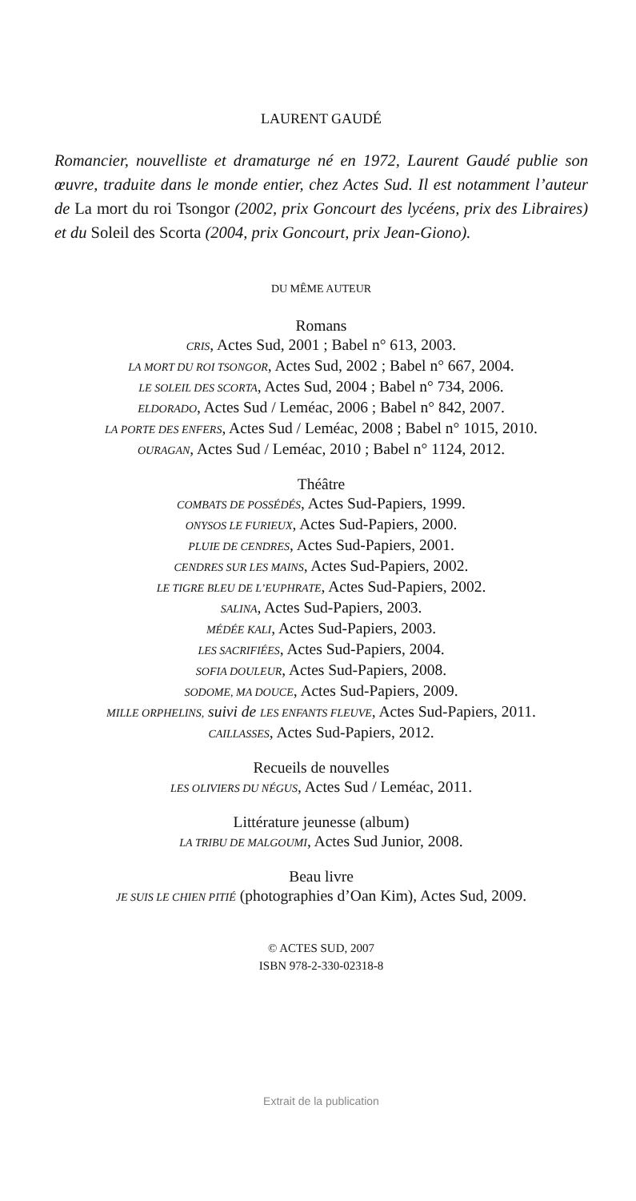LAURENT GAUDÉ
Romancier, nouvelliste et dramaturge né en 1972, Laurent Gaudé publie son œuvre, traduite dans le monde entier, chez Actes Sud. Il est notamment l’auteur de La mort du roi Tsongor (2002, prix Goncourt des lycéens, prix des Libraires) et du Soleil des Scorta (2004, prix Goncourt, prix Jean-Giono).
DU MÊME AUTEUR
Romans
CRIS, Actes Sud, 2001 ; Babel n° 613, 2003.
LA MORT DU ROI TSONGOR, Actes Sud, 2002 ; Babel n° 667, 2004.
LE SOLEIL DES SCORTA, Actes Sud, 2004 ; Babel n° 734, 2006.
ELDORADO, Actes Sud / Leméac, 2006 ; Babel n° 842, 2007.
LA PORTE DES ENFERS, Actes Sud / Leméac, 2008 ; Babel n° 1015, 2010.
OURAGAN, Actes Sud / Leméac, 2010 ; Babel n° 1124, 2012.
Théâtre
COMBATS DE POSSÉDÉS, Actes Sud-Papiers, 1999.
ONYSOS LE FURIEUX, Actes Sud-Papiers, 2000.
PLUIE DE CENDRES, Actes Sud-Papiers, 2001.
CENDRES SUR LES MAINS, Actes Sud-Papiers, 2002.
LE TIGRE BLEU DE L’EUPHRATE, Actes Sud-Papiers, 2002.
SALINA, Actes Sud-Papiers, 2003.
MÉDÉE KALI, Actes Sud-Papiers, 2003.
LES SACRIFIÉES, Actes Sud-Papiers, 2004.
SOFIA DOULEUR, Actes Sud-Papiers, 2008.
SODOME, MA DOUCE, Actes Sud-Papiers, 2009.
MILLE ORPHELINS, suivi de LES ENFANTS FLEUVE, Actes Sud-Papiers, 2011.
CAILLASSES, Actes Sud-Papiers, 2012.
Recueils de nouvelles
LES OLIVIERS DU NÉGUS, Actes Sud / Leméac, 2011.
Littérature jeunesse (album)
LA TRIBU DE MALGOUMI, Actes Sud Junior, 2008.
Beau livre
JE SUIS LE CHIEN PITIÉ (photographies d’Oan Kim), Actes Sud, 2009.
© ACTES SUD, 2007
ISBN 978-2-330-02318-8
Extrait de la publication